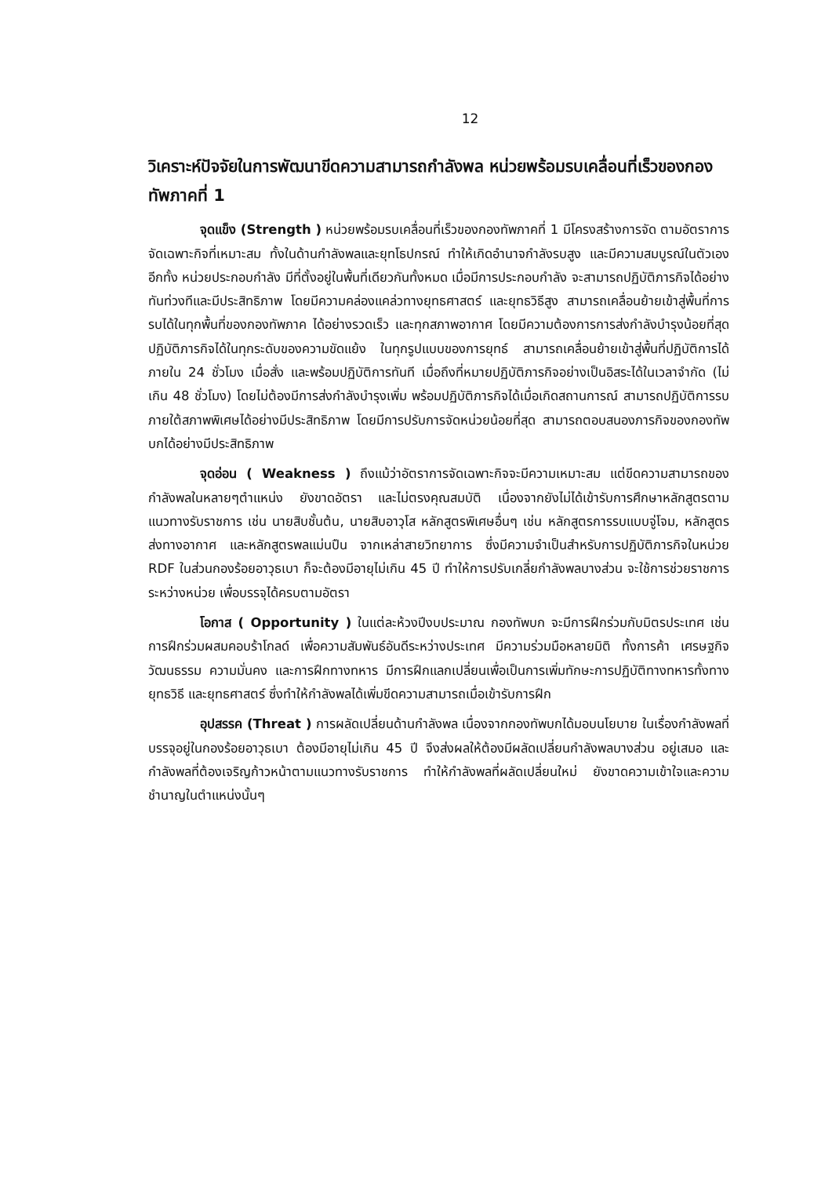12
วิเคราะห์ปัจจัยในการพัฒนาขีดความสามารถกำลังพล หน่วยพร้อมรบเคลื่อนที่เร็วของกองทัพภาคที่ 1
จุดแข็ง (Strength ) หน่วยพร้อมรบเคลื่อนที่เร็วของกองทัพภาคที่ 1 มีโครงสร้างการจัด ตามอัตราการจัดเฉพาะกิจที่เหมาะสม ทั้งในด้านกำลังพลและยุทโธปกรณ์ ทำให้เกิดอำนาจกำลังรบสูง และมีความสมบูรณ์ในตัวเอง อีกทั้ง หน่วยประกอบกำลัง มีที่ตั้งอยู่ในพื้นที่เดียวกันทั้งหมด เมื่อมีการประกอบกำลัง จะสามารถปฏิบัติภารกิจได้อย่างทันท่วงทีและมีประสิทธิภาพ โดยมีความคล่องแคล่วทางยุทธศาสตร์ และยุทธวิธีสูง สามารถเคลื่อนย้ายเข้าสู่พื้นที่การรบได้ในทุกพื้นที่ของกองทัพภาค ได้อย่างรวดเร็ว และทุกสภาพอากาศ โดยมีความต้องการการส่งกำลังบำรุงน้อยที่สุด ปฏิบัติภารกิจได้ในทุกระดับของความขัดแย้ง ในทุกรูปแบบของการยุทธ์ สามารถเคลื่อนย้ายเข้าสู่พื้นที่ปฏิบัติการได้ภายใน 24 ชั่วโมง เมื่อสั่ง และพร้อมปฏิบัติการทันที เมื่อถึงที่หมายปฏิบัติภารกิจอย่างเป็นอิสระได้ในเวลาจำกัด (ไม่เกิน 48 ชั่วโมง) โดยไม่ต้องมีการส่งกำลังบำรุงเพิ่ม พร้อมปฏิบัติภารกิจได้เมื่อเกิดสถานการณ์ สามารถปฏิบัติการรบภายใต้สภาพพิเศษได้อย่างมีประสิทธิภาพ โดยมีการปรับการจัดหน่วยน้อยที่สุด สามารถตอบสนองภารกิจของกองทัพบกได้อย่างมีประสิทธิภาพ
จุดอ่อน ( Weakness ) ถึงแม้ว่าอัตราการจัดเฉพาะกิจจะมีความเหมาะสม แต่ขีดความสามารถของกำลังพลในหลายๆตำแหน่ง ยังขาดอัตรา และไม่ตรงคุณสมบัติ เนื่องจากยังไม่ได้เข้ารับการศึกษาหลักสูตรตามแนวทางรับราชการ เช่น นายสิบชั้นต้น, นายสิบอาวุโส หลักสูตรพิเศษอื่นๆ เช่น หลักสูตรการรบแบบจู่โจม, หลักสูตรส่งทางอากาศ และหลักสูตรพลแม่นปืน จากเหล่าสายวิทยาการ ซึ่งมีความจำเป็นสำหรับการปฏิบัติภารกิจในหน่วย RDF ในส่วนกองร้อยอาวุธเบา ก็จะต้องมีอายุไม่เกิน 45 ปี ทำให้การปรับเกลี่ยกำลังพลบางส่วน จะใช้การช่วยราชการระหว่างหน่วย เพื่อบรรจุได้ครบตามอัตรา
โอกาส ( Opportunity ) ในแต่ละห้วงปีงบประมาณ กองทัพบก จะมีการฝึกร่วมกับมิตรประเทศ เช่น การฝึกร่วมผสมคอบร้าโกลด์ เพื่อความสัมพันธ์อันดีระหว่างประเทศ มีความร่วมมือหลายมิติ ทั้งการค้า เศรษฐกิจ วัฒนธรรม ความมั่นคง และการฝึกทางทหาร มีการฝึกแลกเปลี่ยนเพื่อเป็นการเพิ่มทักษะการปฏิบัติทางทหารทั้งทางยุทธวิธี และยุทธศาสตร์ ซึ่งทำให้กำลังพลได้เพิ่มขีดความสามารถเมื่อเข้ารับการฝึก
อุปสรรค (Threat ) การผลัดเปลี่ยนด้านกำลังพล เนื่องจากกองทัพบกได้มอบนโยบาย ในเรื่องกำลังพลที่บรรจุอยู่ในกองร้อยอาวุธเบา ต้องมีอายุไม่เกิน 45 ปี จึงส่งผลให้ต้องมีผลัดเปลี่ยนกำลังพลบางส่วน อยู่เสมอ และกำลังพลที่ต้องเจริญก้าวหน้าตามแนวทางรับราชการ ทำให้กำลังพลที่ผลัดเปลี่ยนใหม่ ยังขาดความเข้าใจและความชำนาญในตำแหน่งนั้นๆ